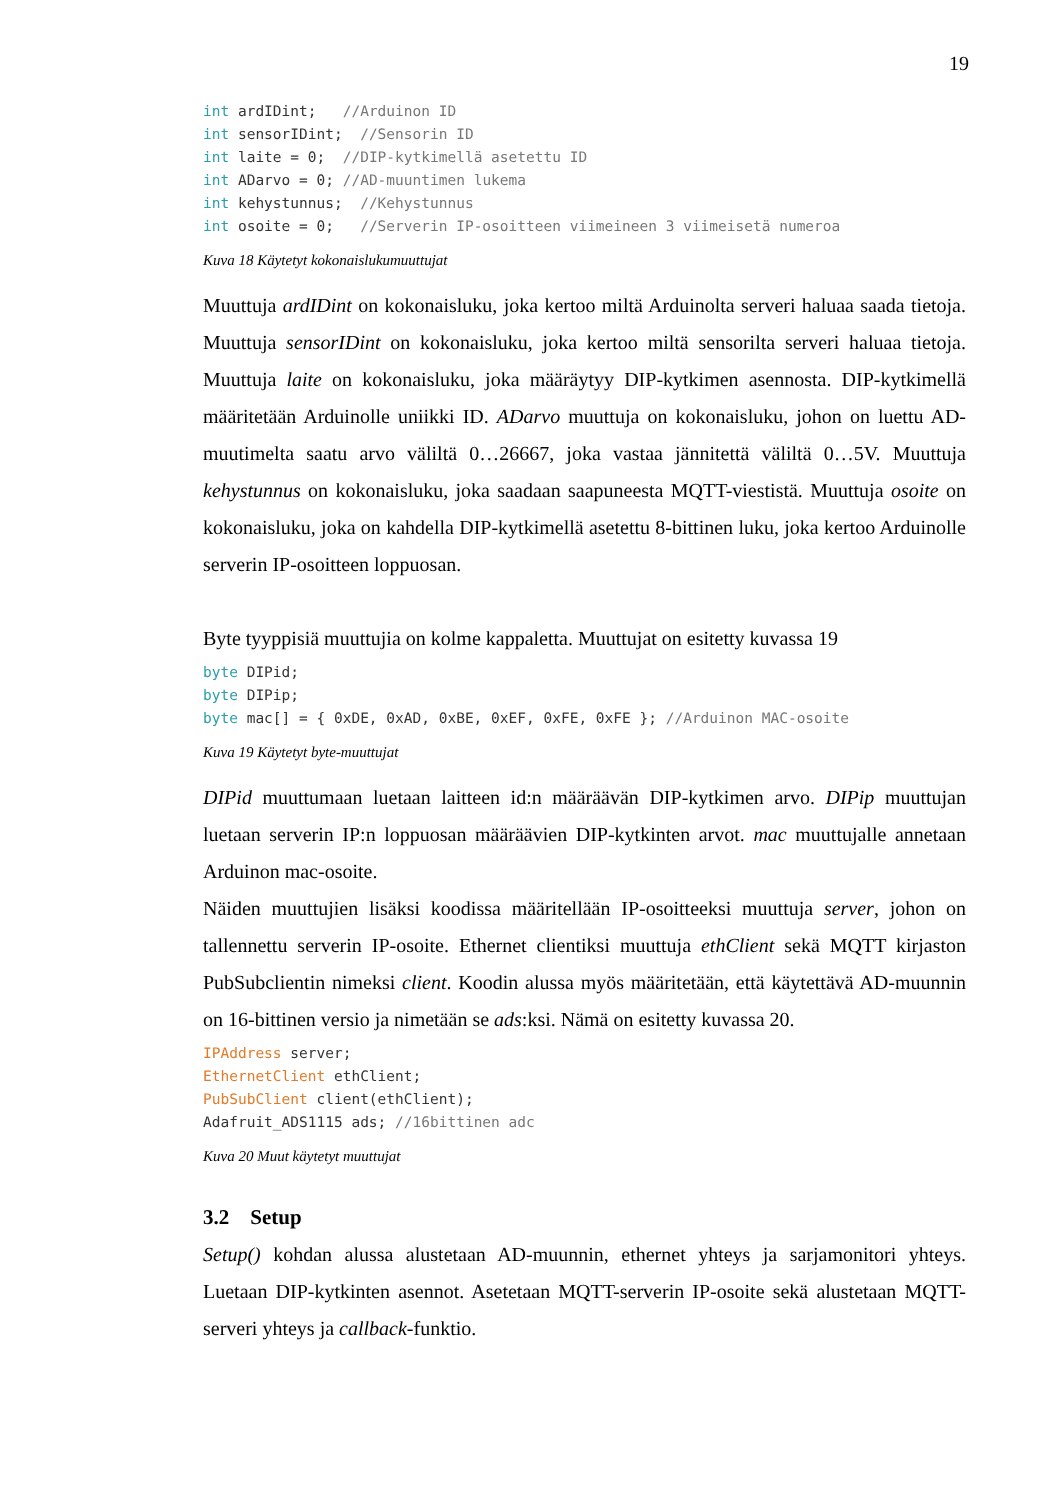19
int ardIDint;   //Arduinon ID
int sensorIDint;  //Sensorin ID
int laite = 0;  //DIP-kytkimellä asetettu ID
int ADarvo = 0; //AD-muuntimen lukema
int kehystunnus;  //Kehystunnus
int osoite = 0;   //Serverin IP-osoitteen viimeineen 3 viimeisetä numeroa
Kuva 18 Käytetyt kokonaislukumuuttujat
Muuttuja ardIDint on kokonaisluku, joka kertoo miltä Arduinolta serveri haluaa saada tietoja. Muuttuja sensorIDint on kokonaisluku, joka kertoo miltä sensorilta serveri haluaa tietoja. Muuttuja laite on kokonaisluku, joka määräytyy DIP-kytkimen asennosta. DIP-kytkimellä määritetään Arduinolle uniikki ID. ADarvo muuttuja on kokonaisluku, johon on luettu AD-muutimelta saatu arvo väliltä 0…26667, joka vastaa jännitettä väliltä 0…5V. Muuttuja kehystunnus on kokonaisluku, joka saadaan saapuneesta MQTT-viestistä. Muuttuja osoite on kokonaisluku, joka on kahdella DIP-kytkimellä asetettu 8-bittinen luku, joka kertoo Arduinolle serverin IP-osoitteen loppuosan.
Byte tyyppisiä muuttujia on kolme kappaletta. Muuttujat on esitetty kuvassa 19
byte DIPid;
byte DIPip;
byte mac[] = { 0xDE, 0xAD, 0xBE, 0xEF, 0xFE, 0xFE }; //Arduinon MAC-osoite
Kuva 19 Käytetyt byte-muuttujat
DIPid muuttumaan luetaan laitteen id:n määräävän DIP-kytkimen arvo. DIPip muuttujan luetaan serverin IP:n loppuosan määräävien DIP-kytkinten arvot. mac muuttujalle annetaan Arduinon mac-osoite.
Näiden muuttujien lisäksi koodissa määritellään IP-osoitteeksi muuttuja server, johon on tallennettu serverin IP-osoite. Ethernet clientiksi muuttuja ethClient sekä MQTT kirjaston PubSubclientin nimeksi client. Koodin alussa myös määritetään, että käytettävä AD-muunnin on 16-bittinen versio ja nimetään se ads:ksi. Nämä on esitetty kuvassa 20.
IPAddress server;
EthernetClient ethClient;
PubSubClient client(ethClient);
Adafruit_ADS1115 ads; //16bittinen adc
Kuva 20 Muut käytetyt muuttujat
3.2 Setup
Setup() kohdan alussa alustetaan AD-muunnin, ethernet yhteys ja sarjamonitori yhteys. Luetaan DIP-kytkinten asennot. Asetetaan MQTT-serverin IP-osoite sekä alustetaan MQTT-serveri yhteys ja callback-funktio.